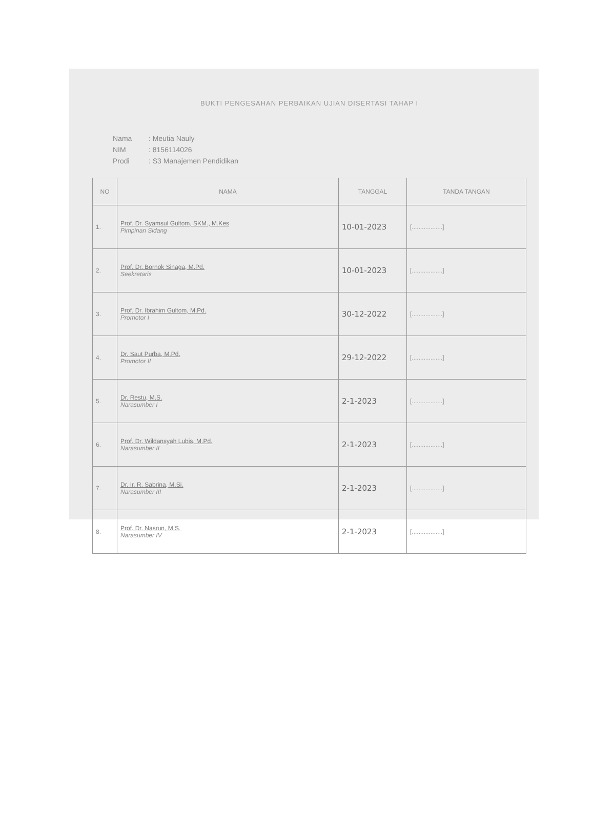BUKTI PENGESAHAN PERBAIKAN UJIAN DISERTASI TAHAP I
Nama: Meutia Nauly
NIM: 8156114026
Prodi: S3 Manajemen Pendidikan
| NO | NAMA | TANGGAL | TANDA TANGAN |
| --- | --- | --- | --- |
| 1. | Prof. Dr. Syamsul Gultom, SKM., M.Kes Pimpinan Sidang | 10-01-2023 | [..................] |
| 2. | Prof. Dr. Bornok Sinaga, M.Pd. Seekretaris | 10-01-2023 | [..................] |
| 3. | Prof. Dr. Ibrahim Gultom, M.Pd. Promotor I | 30-12-2022 | [..................] |
| 4. | Dr. Saut Purba, M.Pd. Promotor II | 29-12-2022 | [..................] |
| 5. | Dr. Restu, M.S. Narasumber I | 2-1-2023 | [..................] |
| 6. | Prof. Dr. Wildansyah Lubis, M.Pd. Narasumber II | 2-1-2023 | [..................] |
| 7. | Dr. Ir. R. Sabrina, M.Si. Narasumber III | 2-1-2023 | [..................] |
| 8. | Prof. Dr. Nasrun, M.S. Narasumber IV | 2-1-2023 | [..................] |